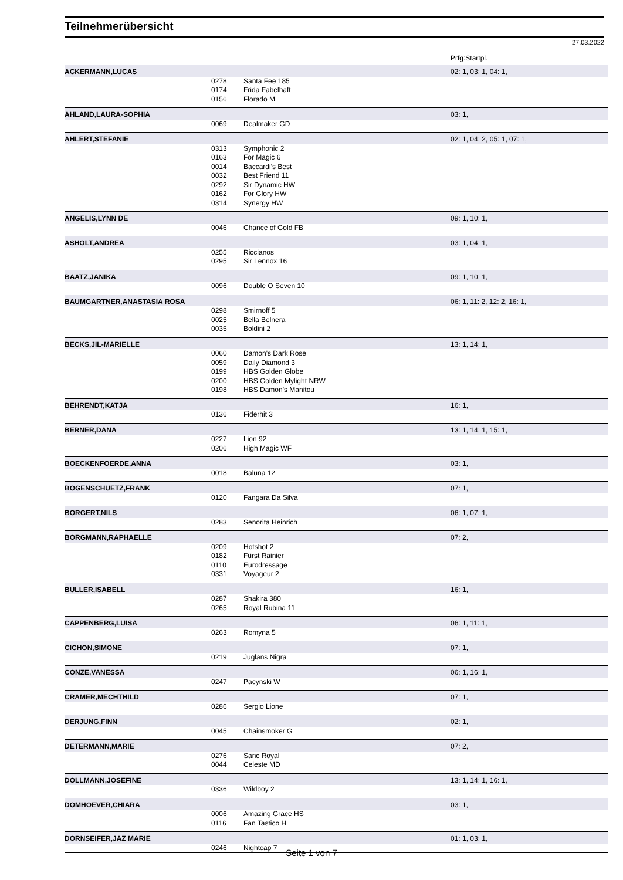Teilnehmerübersicht
27.03.2022
Prfg:Startpl.
| ACKERMANN,LUCAS | | | 02: 1, 03: 1, 04: 1, |
| | 0278 | Santa Fee 185 | |
| | 0174 | Frida Fabelhaft | |
| | 0156 | Florado M | |
| AHLAND,LAURA-SOPHIA | | | 03: 1, |
| | 0069 | Dealmaker GD | |
| AHLERT,STEFANIE | | | 02: 1, 04: 2, 05: 1, 07: 1, |
| | 0313 | Symphonic 2 | |
| | 0163 | For Magic 6 | |
| | 0014 | Baccardi's Best | |
| | 0032 | Best Friend 11 | |
| | 0292 | Sir Dynamic HW | |
| | 0162 | For Glory HW | |
| | 0314 | Synergy HW | |
| ANGELIS,LYNN DE | | | 09: 1, 10: 1, |
| | 0046 | Chance of Gold FB | |
| ASHOLT,ANDREA | | | 03: 1, 04: 1, |
| | 0255 | Riccianos | |
| | 0295 | Sir Lennox 16 | |
| BAATZ,JANIKA | | | 09: 1, 10: 1, |
| | 0096 | Double O Seven 10 | |
| BAUMGARTNER,ANASTASIA ROSA | | | 06: 1, 11: 2, 12: 2, 16: 1, |
| | 0298 | Smirnoff 5 | |
| | 0025 | Bella Belnera | |
| | 0035 | Boldini 2 | |
| BECKS,JIL-MARIELLE | | | 13: 1, 14: 1, |
| | 0060 | Damon's Dark Rose | |
| | 0059 | Daily Diamond 3 | |
| | 0199 | HBS Golden Globe | |
| | 0200 | HBS Golden Mylight NRW | |
| | 0198 | HBS Damon's Manitou | |
| BEHRENDT,KATJA | | | 16: 1, |
| | 0136 | Fiderhit 3 | |
| BERNER,DANA | | | 13: 1, 14: 1, 15: 1, |
| | 0227 | Lion 92 | |
| | 0206 | High Magic WF | |
| BOECKENFOERDE,ANNA | | | 03: 1, |
| | 0018 | Baluna 12 | |
| BOGENSCHUETZ,FRANK | | | 07: 1, |
| | 0120 | Fangara Da Silva | |
| BORGERT,NILS | | | 06: 1, 07: 1, |
| | 0283 | Senorita Heinrich | |
| BORGMANN,RAPHAELLE | | | 07: 2, |
| | 0209 | Hotshot 2 | |
| | 0182 | Fürst Rainier | |
| | 0110 | Eurodressage | |
| | 0331 | Voyageur 2 | |
| BULLER,ISABELL | | | 16: 1, |
| | 0287 | Shakira 380 | |
| | 0265 | Royal Rubina 11 | |
| CAPPENBERG,LUISA | | | 06: 1, 11: 1, |
| | 0263 | Romyna 5 | |
| CICHON,SIMONE | | | 07: 1, |
| | 0219 | Juglans Nigra | |
| CONZE,VANESSA | | | 06: 1, 16: 1, |
| | 0247 | Pacynski W | |
| CRAMER,MECHTHILD | | | 07: 1, |
| | 0286 | Sergio Lione | |
| DERJUNG,FINN | | | 02: 1, |
| | 0045 | Chainsmoker G | |
| DETERMANN,MARIE | | | 07: 2, |
| | 0276 | Sanc Royal | |
| | 0044 | Celeste MD | |
| DOLLMANN,JOSEFINE | | | 13: 1, 14: 1, 16: 1, |
| | 0336 | Wildboy 2 | |
| DOMHOEVER,CHIARA | | | 03: 1, |
| | 0006 | Amazing Grace HS | |
| | 0116 | Fan Tastico H | |
| DORNSEIFER,JAZ MARIE | | | 01: 1, 03: 1, |
| | 0246 | Nightcap 7 | |
Seite 1 von 7